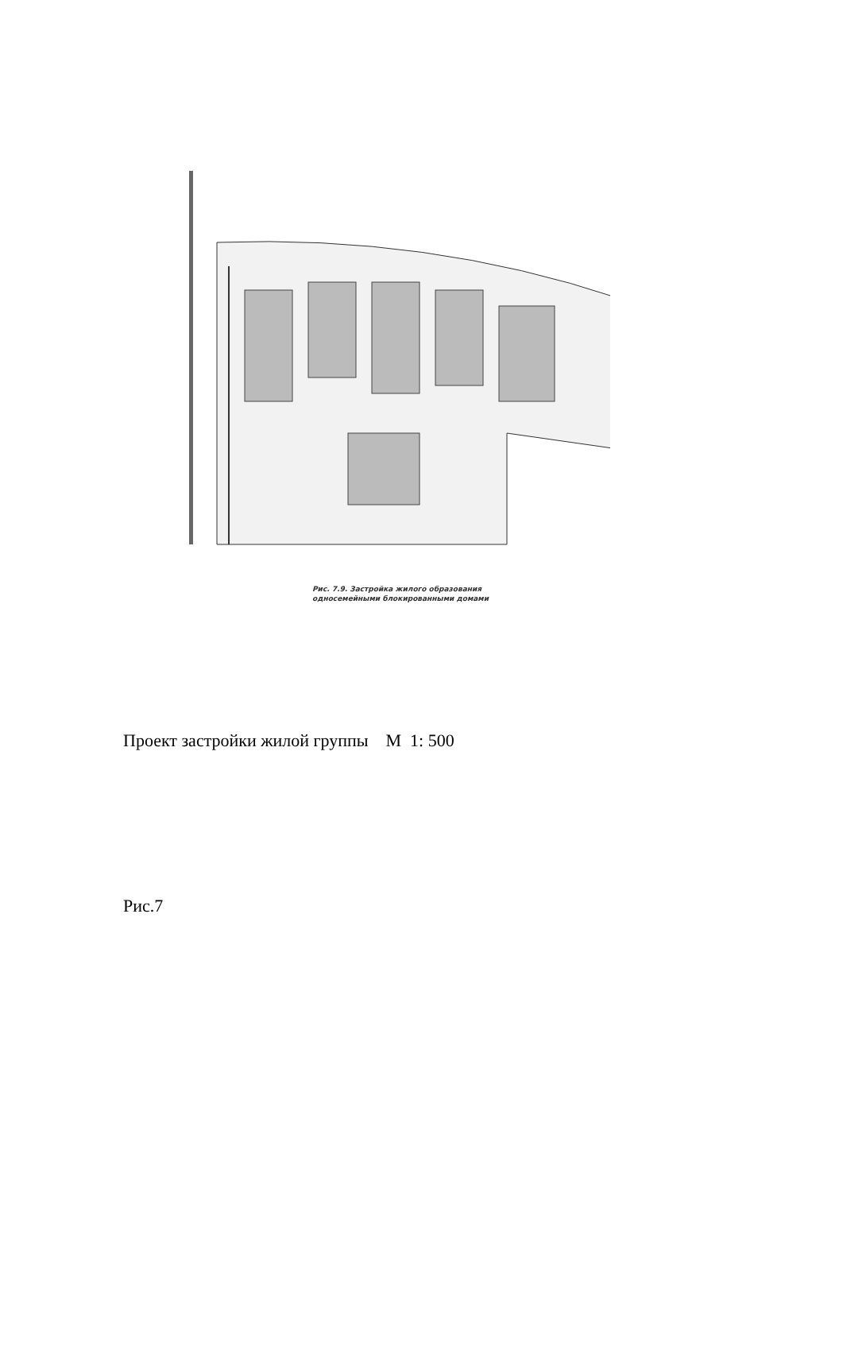Рис. 7.9. Застройка жилого образования
односемейными блокированными домами
Проект застройки жилой группы М 1: 500
Рис.7